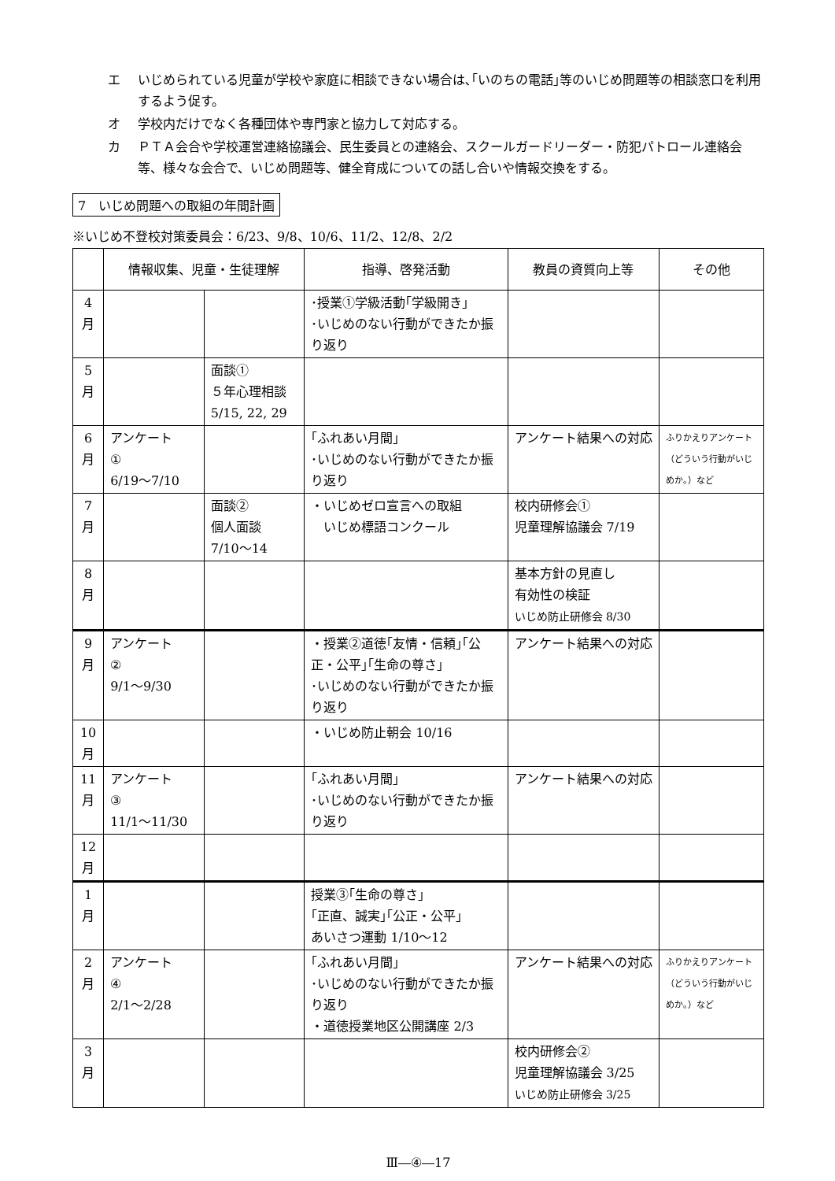エ いじめられている児童が学校や家庭に相談できない場合は､｢いのちの電話｣等のいじめ問題等の相談窓口を利用するよう促す。
オ 学校内だけでなく各種団体や専門家と協力して対応する。
カ ＰＴＡ会合や学校運営連絡協議会、民生委員との連絡会、スクールガードリーダー・防犯パトロール連絡会等、様々な会合で、いじめ問題等、健全育成についての話し合いや情報交換をする。
7　いじめ問題への取組の年間計画
※いじめ不登校対策委員会：6/23、9/8、10/6、11/2、12/8、2/2
| | 情報収集、児童・生徒理解 | | 指導、啓発活動 | 教員の資質向上等 | その他 |
| --- | --- | --- | --- | --- | --- |
| 4 月 | | | ･授業①学級活動｢学級開き｣ ･いじめのない行動ができたか振り返り | | |
| 5 月 | | 面談① ５年心理相談 5/15, 22, 29 | | | |
| 6 月 | アンケート ① 6/19～7/10 | | ｢ふれあい月間｣ ･いじめのない行動ができたか振り返り | アンケート結果への対応 | ふりかえりアンケート（どういう行動がいじめか。）など |
| 7 月 | | 面談② 個人面談 7/10～14 | ・いじめゼロ宣言への取組 いじめ標語コンクール | 校内研修会① 児童理解協議会 7/19 | |
| 8 月 | | | | 基本方針の見直し 有効性の検証 いじめ防止研修会 8/30 | |
| 9 月 | アンケート ② 9/1～9/30 | | ・授業②道徳｢友情・信頼｣｢公正・公平｣｢生命の尊さ｣ ･いじめのない行動ができたか振り返り | アンケート結果への対応 | |
| 10 月 | | | ・いじめ防止朝会 10/16 | | |
| 11 月 | アンケート ③ 11/1～11/30 | | ｢ふれあい月間｣ ･いじめのない行動ができたか振り返り | アンケート結果への対応 | |
| 12 月 | | | | | |
| 1 月 | | | 授業③｢生命の尊さ｣ ｢正直、誠実｣｢公正・公平｣ あいさつ運動 1/10～12 | | |
| 2 月 | アンケート ④ 2/1～2/28 | | ｢ふれあい月間｣ ･いじめのない行動ができたか振り返り ・道徳授業地区公開講座 2/3 | アンケート結果への対応 | ふりかえりアンケート（どういう行動がいじめか。）など |
| 3 月 | | | | 校内研修会② 児童理解協議会 3/25 いじめ防止研修会 3/25 | |
Ⅲ―④―17